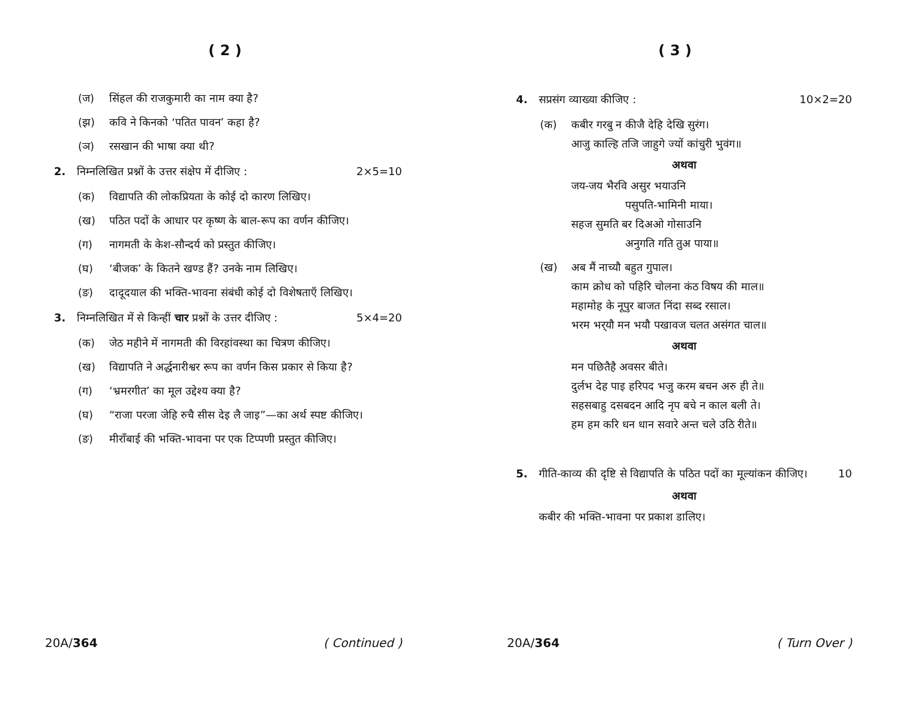( 2 )
(ज) सिंहल की राजकुमारी का नाम क्या है?
(झ) कवि ने किनको ‘पतित पावन’ कहा है?
(ञ) रसखान की भाषा क्या थी?
2. निम्नलिखित प्रश्नों के उत्तर संक्षेप में दीजिए : 2×5=10
(क) विद्यापति की लोकप्रियता के कोई दो कारण लिखिए।
(ख) पठित पदों के आधार पर कृष्ण के बाल-रूप का वर्णन कीजिए।
(ग) नागमती के केश-सौन्दर्य को प्रस्तुत कीजिए।
(घ) ‘बीजक’ के कितने खण्ड हैं? उनके नाम लिखिए।
(ङ) दादूदयाल की भक्ति-भावना संबंधी कोई दो विशेषताएँ लिखिए।
3. निम्नलिखित में से किन्हीं चार प्रश्नों के उत्तर दीजिए : 5×4=20
(क) जेठ महीने में नागमती की विरहांवस्था का चित्रण कीजिए।
(ख) विद्यापति ने अर्द्धनारीश्वर रूप का वर्णन किस प्रकार से किया है?
(ग) ‘भ्रमरगीत’ का मूल उद्देश्य क्या है?
(घ) “राजा परजा जेहि रुचै सीस देइ लै जाइ”—का अर्थ स्पष्ट कीजिए।
(ङ) मीराँबाई की भक्ति-भावना पर एक टिप्पणी प्रस्तुत कीजिए।
20A/364 ( Continued )
( 3 )
4. सप्रसंग व्याख्या कीजिए : 10×2=20
(क) कबीर गरबु न कीजै देहि देखि सुरंग।
आजु काल्हि तजि जाहुगे ज्यों कांचुरी भुवंग॥
अथवा
जय-जय भैरवि असुर भयाउनि
पसुपति-भामिनी माया।
सहज सुमति बर दिअओ गोसाउनि
अनुगति गति तुअ पाया॥
(ख) अब मैं नाच्यौ बहुत गुपाल।
काम क्रोध को पहिरि चोलना कंठ विषय की माल॥
महामोह के नूपुर बाजत निंदा सब्द रसाल।
भरम भर्‌यौ मन भयौ पखावज चलत असंगत चाल॥
अथवा
मन पछितैहै अवसर बीते।
दुर्लभ देह पाइ हरिपद भजु करम बचन अरु ही ते॥
सहसबाहु दसबदन आदि नृप बचे न काल बली ते।
हम हम करि धन धान सवारे अन्त चले उठि रीते॥
5. गीति-काव्य की दृष्टि से विद्यापति के पठित पदों का मूल्यांकन कीजिए। 10
अथवा
कबीर की भक्ति-भावना पर प्रकाश डालिए।
20A/364 ( Turn Over )